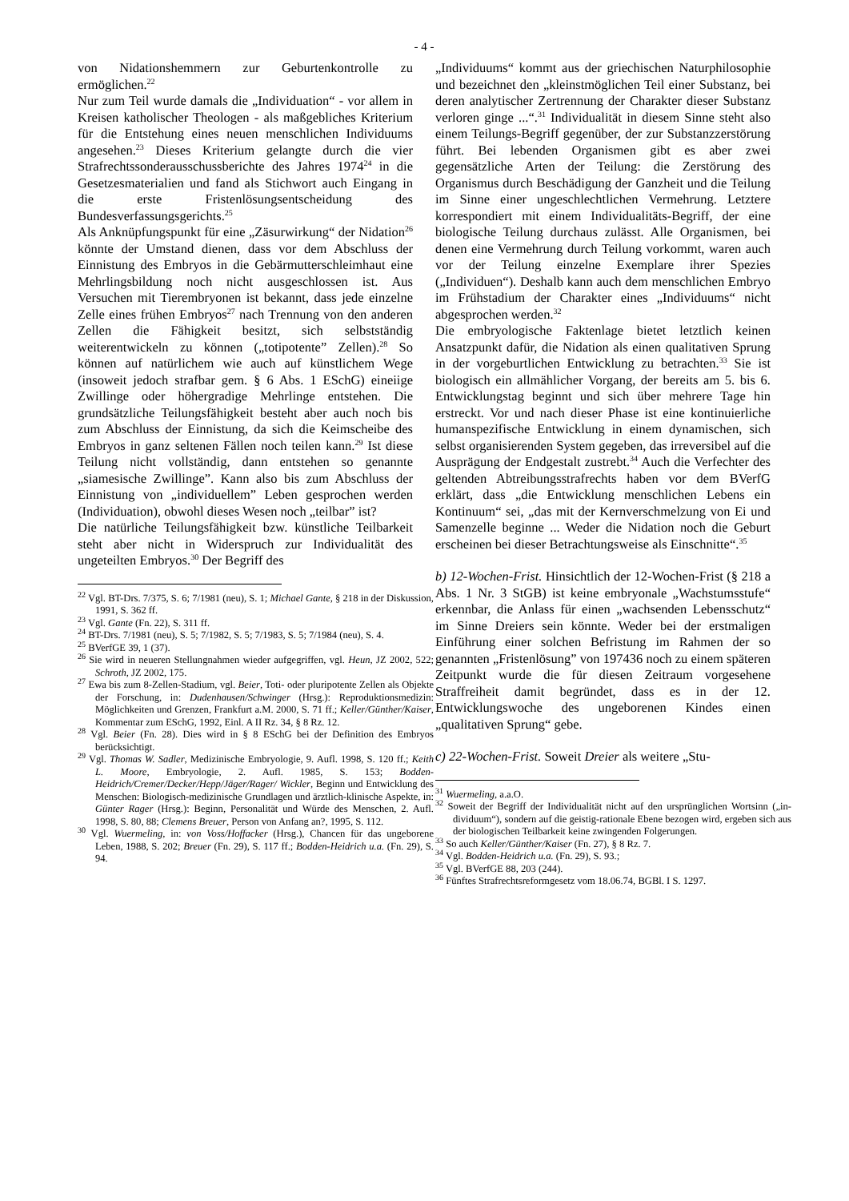- 4 -
von Nidationshemmern zur Geburtenkontrolle zu ermöglichen.<sup>22</sup>
Nur zum Teil wurde damals die „Individuation“ - vor allem in Kreisen katholischer Theologen - als maßgebliches Kriterium für die Entstehung eines neuen menschlichen Individuums angesehen.<sup>23</sup> Dieses Kriterium gelangte durch die vier Strafrechtssonderausschussberichte des Jahres 1974<sup>24</sup> in die Gesetzesmaterialien und fand als Stichwort auch Eingang in die erste Fristenlösungsentscheidung des Bundesverfassungsgerichts.<sup>25</sup>
Als Anknüpfungspunkt für eine „Zäsurwirkung“ der Nidation<sup>26</sup> könnte der Umstand dienen, dass vor dem Abschluss der Einnistung des Embryos in die Gebärmutterschleimhaut eine Mehrlingsbildung noch nicht ausgeschlossen ist. Aus Versuchen mit Tierembryonen ist bekannt, dass jede einzelne Zelle eines frühen Embryos<sup>27</sup> nach Trennung von den anderen Zellen die Fähigkeit besitzt, sich selbstständig weiterentwickeln zu können („totipotente” Zellen).<sup>28</sup> So können auf natürlichem wie auch auf künstlichem Wege (insoweit jedoch strafbar gem. § 6 Abs. 1 ESchG) eineiige Zwillinge oder höhergradige Mehrlinge entstehen. Die grundsätzliche Teilungsfähigkeit besteht aber auch noch bis zum Abschluss der Einnistung, da sich die Keimscheibe des Embryos in ganz seltenen Fällen noch teilen kann.<sup>29</sup> Ist diese Teilung nicht vollständig, dann entstehen so genannte „siamesische Zwillinge”. Kann also bis zum Abschluss der Einnistung von „individuellem” Leben gesprochen werden (Individuation), obwohl dieses Wesen noch „teilbar” ist?
Die natürliche Teilungsfähigkeit bzw. künstliche Teilbarkeit steht aber nicht in Widerspruch zur Individualität des ungeteilten Embryos.<sup>30</sup> Der Begriff des
<sup>22</sup> Vgl. BT-Drs. 7/375, S. 6; 7/1981 (neu), S. 1; Michael Gante, § 218 in der Diskussion, 1991, S. 362 ff.
<sup>23</sup> Vgl. Gante (Fn. 22), S. 311 ff.
<sup>24</sup> BT-Drs. 7/1981 (neu), S. 5; 7/1982, S. 5; 7/1983, S. 5; 7/1984 (neu), S. 4.
<sup>25</sup> BVerfGE 39, 1 (37).
<sup>26</sup> Sie wird in neueren Stellungnahmen wieder aufgegriffen, vgl. Heun, JZ 2002, 522; Schroth, JZ 2002, 175.
<sup>27</sup> Ewa bis zum 8-Zellen-Stadium, vgl. Beier, Toti- oder pluripotente Zellen als Objekte der Forschung, in: Dudenhausen/Schwinger (Hrsg.): Reproduktionsmedizin: Möglichkeiten und Grenzen, Frankfurt a.M. 2000, S. 71 ff.; Keller/Günther/Kaiser, Kommentar zum ESchG, 1992, Einl. A II Rz. 34, § 8 Rz. 12.
<sup>28</sup> Vgl. Beier (Fn. 28). Dies wird in § 8 ESchG bei der Definition des Embryos berücksichtigt.
<sup>29</sup> Vgl. Thomas W. Sadler, Medizinische Embryologie, 9. Aufl. 1998, S. 120 ff.; Keith L. Moore, Embryologie, 2. Aufl. 1985, S. 153; Bodden-Heidrich/Cremer/Decker/Hepp/Jäger/Rager/ Wickler, Beginn und Entwicklung des Menschen: Biologisch-medizinische Grundlagen und ärztlich-klinische Aspekte, in: Günter Rager (Hrsg.): Beginn, Personalität und Würde des Menschen, 2. Aufl. 1998, S. 80, 88; Clemens Breuer, Person von Anfang an?, 1995, S. 112.
<sup>30</sup> Vgl. Wuermeling, in: von Voss/Hoffacker (Hrsg.), Chancen für das ungeborene Leben, 1988, S. 202; Breuer (Fn. 29), S. 117 ff.; Bodden-Heidrich u.a. (Fn. 29), S. 94.
„Individuums“ kommt aus der griechischen Naturphilosophie und bezeichnet den „kleinstmöglichen Teil einer Substanz, bei deren analytischer Zertrennung der Charakter dieser Substanz verloren ginge ...“.<sup>31</sup> Individualität in diesem Sinne steht also einem Teilungs-Begriff gegenüber, der zur Substanzzerstörung führt. Bei lebenden Organismen gibt es aber zwei gegensätzliche Arten der Teilung: die Zerstörung des Organismus durch Beschädigung der Ganzheit und die Teilung im Sinne einer ungeschlechtlichen Vermehrung. Letztere korrespondiert mit einem Individualitäts-Begriff, der eine biologische Teilung durchaus zulässt. Alle Organismen, bei denen eine Vermehrung durch Teilung vorkommt, waren auch vor der Teilung einzelne Exemplare ihrer Spezies („Individuen“). Deshalb kann auch dem menschlichen Embryo im Frühstadium der Charakter eines „Individuums“ nicht abgesprochen werden.<sup>32</sup>
Die embryologische Faktenlage bietet letztlich keinen Ansatzpunkt dafür, die Nidation als einen qualitativen Sprung in der vorgeburtlichen Entwicklung zu betrachten.<sup>33</sup> Sie ist biologisch ein allmählicher Vorgang, der bereits am 5. bis 6. Entwicklungstag beginnt und sich über mehrere Tage hin erstreckt. Vor und nach dieser Phase ist eine kontinuierliche humanspezifische Entwicklung in einem dynamischen, sich selbst organisierenden System gegeben, das irreversibel auf die Ausprägung der Endgestalt zustrebt.<sup>34</sup> Auch die Verfechter des geltenden Abtreibungsstrafrechts haben vor dem BVerfG erklärt, dass „die Entwicklung menschlichen Lebens ein Kontinuum“ sei, „das mit der Kernverschmelzung von Ei und Samenzelle beginne ... Weder die Nidation noch die Geburt erscheinen bei dieser Betrachtungsweise als Einschnitte“.<sup>35</sup>
b) 12-Wochen-Frist. Hinsichtlich der 12-Wochen-Frist (§ 218 a Abs. 1 Nr. 3 StGB) ist keine embryonale „Wachstumsstufe“ erkennbar, die Anlass für einen „wachsenden Lebensschutz“ im Sinne Dreiers sein könnte. Weder bei der erstmaligen Einführung einer solchen Befristung im Rahmen der so genannten „Fristenlösung” von 197436 noch zu einem späteren Zeitpunkt wurde die für diesen Zeitraum vorgesehene Straffreiheit damit begründet, dass es in der 12. Entwicklungswoche des ungeborenen Kindes einen „qualitativen Sprung“ gebe.
c) 22-Wochen-Frist. Soweit Dreier als weitere „Stu-
<sup>31</sup> Wuermeling, a.a.O.
<sup>32</sup> Soweit der Begriff der Individualität nicht auf den ursprünglichen Wortsinn („in-dividuum“), sondern auf die geistig-rationale Ebene bezogen wird, ergeben sich aus der biologischen Teilbarkeit keine zwingenden Folgerungen.
<sup>33</sup> So auch Keller/Günther/Kaiser (Fn. 27), § 8 Rz. 7.
<sup>34</sup> Vgl. Bodden-Heidrich u.a. (Fn. 29), S. 93.;
<sup>35</sup> Vgl. BVerfGE 88, 203 (244).
<sup>36</sup> Fünftes Strafrechtsreformgesetz vom 18.06.74, BGBl. I S. 1297.